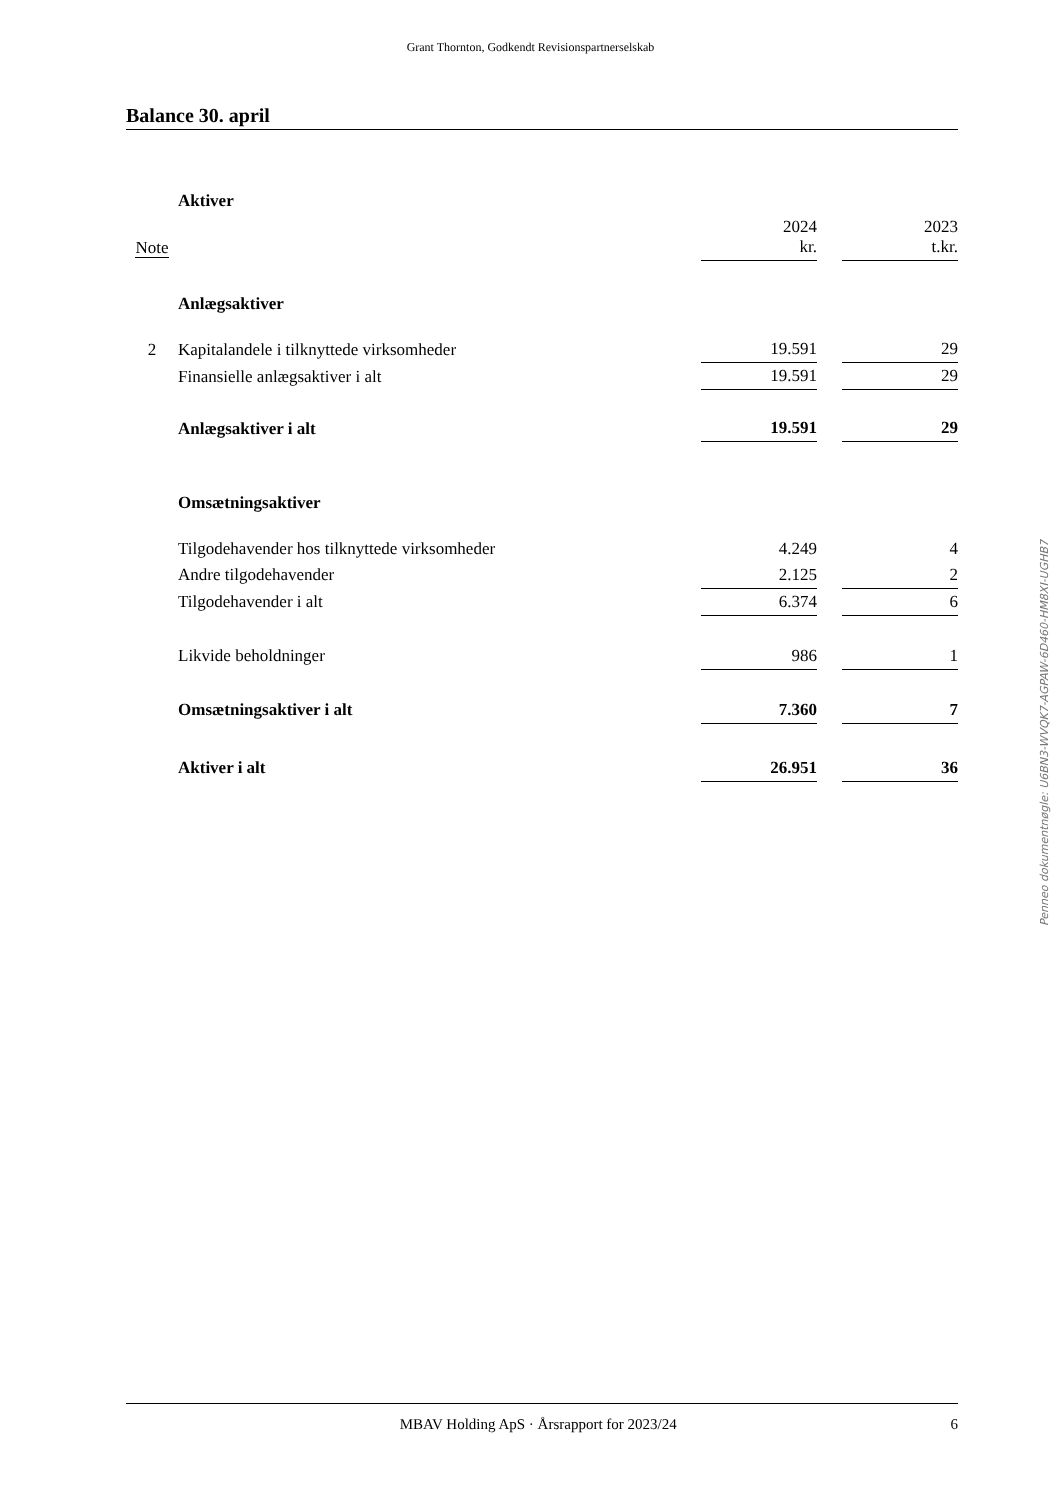Grant Thornton, Godkendt Revisionspartnerselskab
Balance 30. april
| | Aktiver | | | |
| Note | | 2024 kr. | | 2023 t.kr. |
| | Anlægsaktiver | | | |
| 2 | Kapitalandele i tilknyttede virksomheder | 19.591 | | 29 |
| | Finansielle anlægsaktiver i alt | 19.591 | | 29 |
| | Anlægsaktiver i alt | 19.591 | | 29 |
| | Omsætningsaktiver | | | |
| | Tilgodehavender hos tilknyttede virksomheder | 4.249 | | 4 |
| | Andre tilgodehavender | 2.125 | | 2 |
| | Tilgodehavender i alt | 6.374 | | 6 |
| | Likvide beholdninger | 986 | | 1 |
| | Omsætningsaktiver i alt | 7.360 | | 7 |
| | Aktiver i alt | 26.951 | | 36 |
Penneo dokumentnøgle: U6BN3-WVQK7-AGPAW-6D460-HM8XI-UGHB7
MBAV Holding ApS · Årsrapport for 2023/24 6